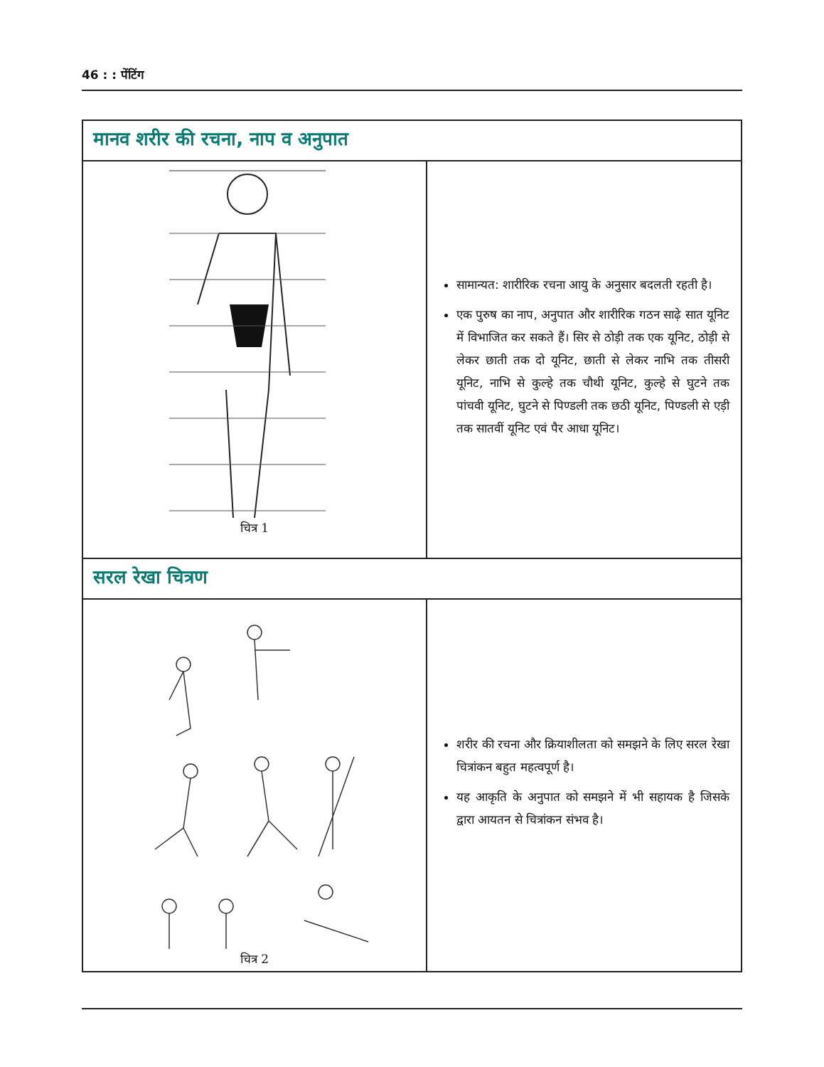46 : : पेंटिंग
| मानव शरीर की रचना, नाप व अनुपात | |
| चित्र 1 | सामान्यत: शारीरिक रचना आयु के अनुसार बदलती रहती है। एक पुरुष का नाप, अनुपात और शारीरिक गठन साढ़े सात यूनिट में विभाजित कर सकते हैं। सिर से ठोड़ी तक एक यूनिट, ठोड़ी से लेकर छाती तक दो यूनिट, छाती से लेकर नाभि तक तीसरी यूनिट, नाभि से कुल्हे तक चौथी यूनिट, कुल्हे से घुटने तक पांचवी यूनिट, घुटने से पिण्डली तक छठी यूनिट, पिण्डली से एड़ी तक सातवीं यूनिट एवं पैर आधा यूनिट। |
| सरल रेखा चित्रण | |
| चित्र 2 | शरीर की रचना और क्रियाशीलता को समझने के लिए सरल रेखा चित्रांकन बहुत महत्वपूर्ण है। यह आकृति के अनुपात को समझने में भी सहायक है जिसके द्वारा आयतन से चित्रांकन संभव है। |